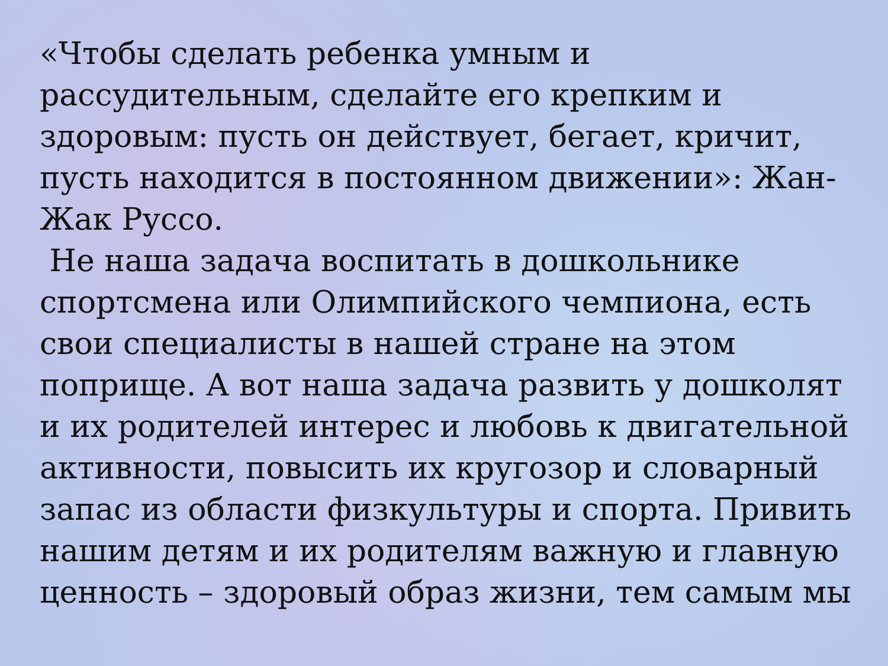«Чтобы сделать ребенка умным и рассудительным, сделайте его крепким и здоровым: пусть он действует, бегает, кричит, пусть находится в постоянном движении»: Жан-Жак Руссо.
Не наша задача воспитать в дошкольнике спортсмена или Олимпийского чемпиона, есть свои специалисты в нашей стране на этом поприще. А вот наша задача развить у дошколят и их родителей интерес и любовь к двигательной активности, повысить их кругозор и словарный запас из области физкультуры и спорта. Привить нашим детям и их родителям важную и главную ценность – здоровый образ жизни, тем самым мы